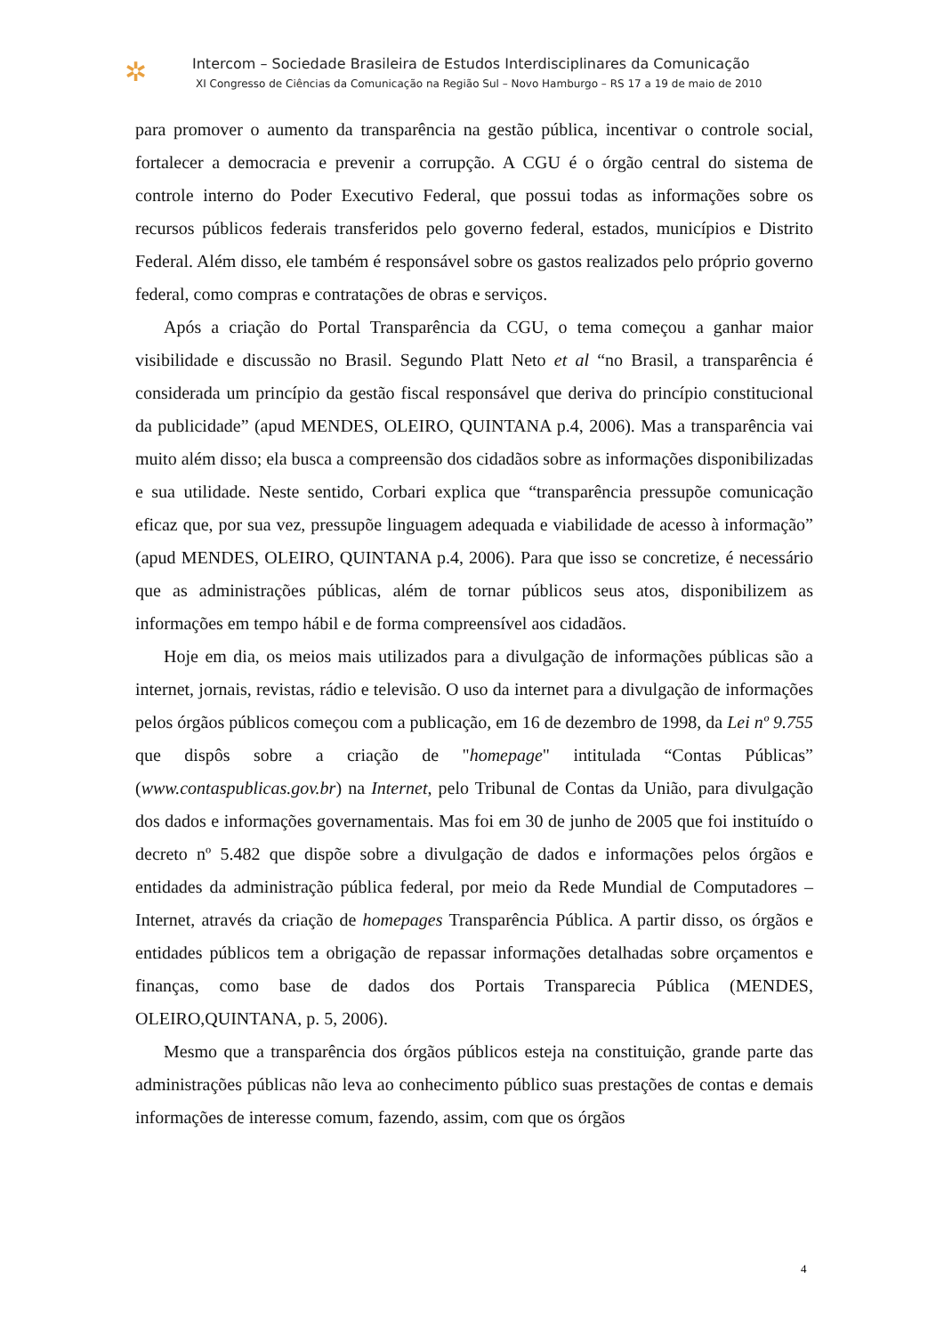✲
Intercom – Sociedade Brasileira de Estudos Interdisciplinares da Comunicação
XI Congresso de Ciências da Comunicação na Região Sul – Novo Hamburgo – RS 17 a 19 de maio de 2010
para promover o aumento da transparência na gestão pública, incentivar o controle social, fortalecer a democracia e prevenir a corrupção. A CGU é o órgão central do sistema de controle interno do Poder Executivo Federal, que possui todas as informações sobre os recursos públicos federais transferidos pelo governo federal, estados, municípios e Distrito Federal. Além disso, ele também é responsável sobre os gastos realizados pelo próprio governo federal, como compras e contratações de obras e serviços.
Após a criação do Portal Transparência da CGU, o tema começou a ganhar maior visibilidade e discussão no Brasil. Segundo Platt Neto et al “no Brasil, a transparência é considerada um princípio da gestão fiscal responsável que deriva do princípio constitucional da publicidade” (apud MENDES, OLEIRO, QUINTANA p.4, 2006). Mas a transparência vai muito além disso; ela busca a compreensão dos cidadãos sobre as informações disponibilizadas e sua utilidade. Neste sentido, Corbari explica que “transparência pressupõe comunicação eficaz que, por sua vez, pressupõe linguagem adequada e viabilidade de acesso à informação” (apud MENDES, OLEIRO, QUINTANA p.4, 2006). Para que isso se concretize, é necessário que as administrações públicas, além de tornar públicos seus atos, disponibilizem as informações em tempo hábil e de forma compreensível aos cidadãos.
Hoje em dia, os meios mais utilizados para a divulgação de informações públicas são a internet, jornais, revistas, rádio e televisão. O uso da internet para a divulgação de informações pelos órgãos públicos começou com a publicação, em 16 de dezembro de 1998, da Lei nº 9.755 que dispôs sobre a criação de "homepage" intitulada “Contas Públicas” (www.contaspublicas.gov.br) na Internet, pelo Tribunal de Contas da União, para divulgação dos dados e informações governamentais. Mas foi em 30 de junho de 2005 que foi instituído o decreto nº 5.482 que dispõe sobre a divulgação de dados e informações pelos órgãos e entidades da administração pública federal, por meio da Rede Mundial de Computadores – Internet, através da criação de homepages Transparência Pública. A partir disso, os órgãos e entidades públicos tem a obrigação de repassar informações detalhadas sobre orçamentos e finanças, como base de dados dos Portais Transparecia Pública (MENDES, OLEIRO,QUINTANA, p. 5, 2006).
Mesmo que a transparência dos órgãos públicos esteja na constituição, grande parte das administrações públicas não leva ao conhecimento público suas prestações de contas e demais informações de interesse comum, fazendo, assim, com que os órgãos
4